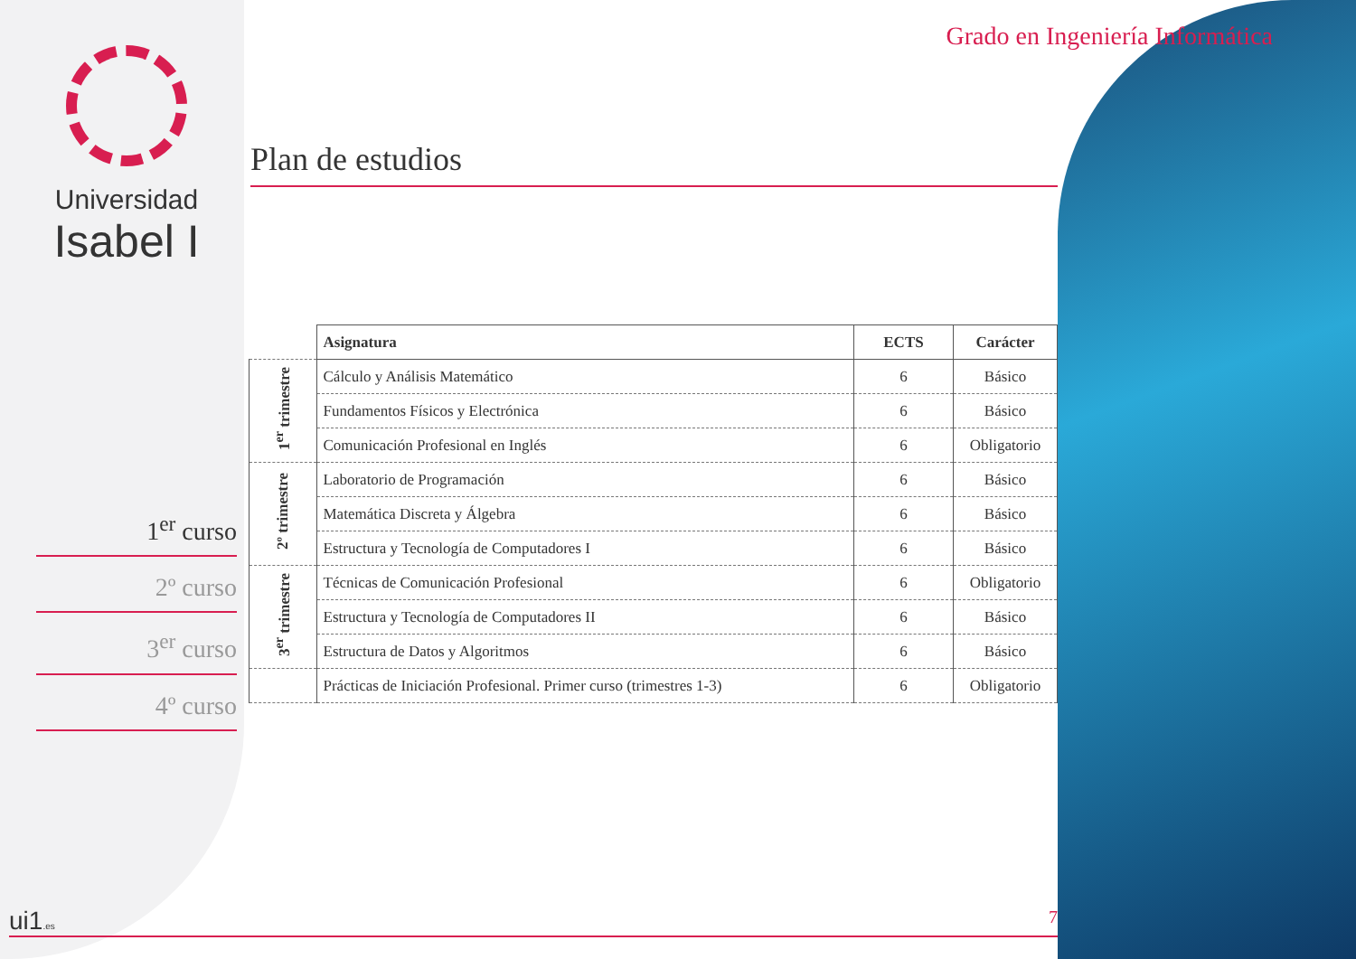Grado en Ingeniería Informática
Universidad
Isabel I
Plan de estudios
1<sup>er</sup> curso
2º curso
3<sup>er</sup> curso
4º curso
| | Asignatura | ECTS | Carácter |
| --- | --- | --- | --- |
| 1<sup>er</sup> trimestre | Cálculo y Análisis Matemático | 6 | Básico |
| | Fundamentos Físicos y Electrónica | 6 | Básico |
| | Comunicación Profesional en Inglés | 6 | Obligatorio |
| 2º trimestre | Laboratorio de Programación | 6 | Básico |
| | Matemática Discreta y Álgebra | 6 | Básico |
| | Estructura y Tecnología de Computadores I | 6 | Básico |
| 3<sup>er</sup> trimestre | Técnicas de Comunicación Profesional | 6 | Obligatorio |
| | Estructura y Tecnología de Computadores II | 6 | Básico |
| | Estructura de Datos y Algoritmos | 6 | Básico |
| | Prácticas de Iniciación Profesional. Primer curso (trimestres 1-3) | 6 | Obligatorio |
ui1.es 7